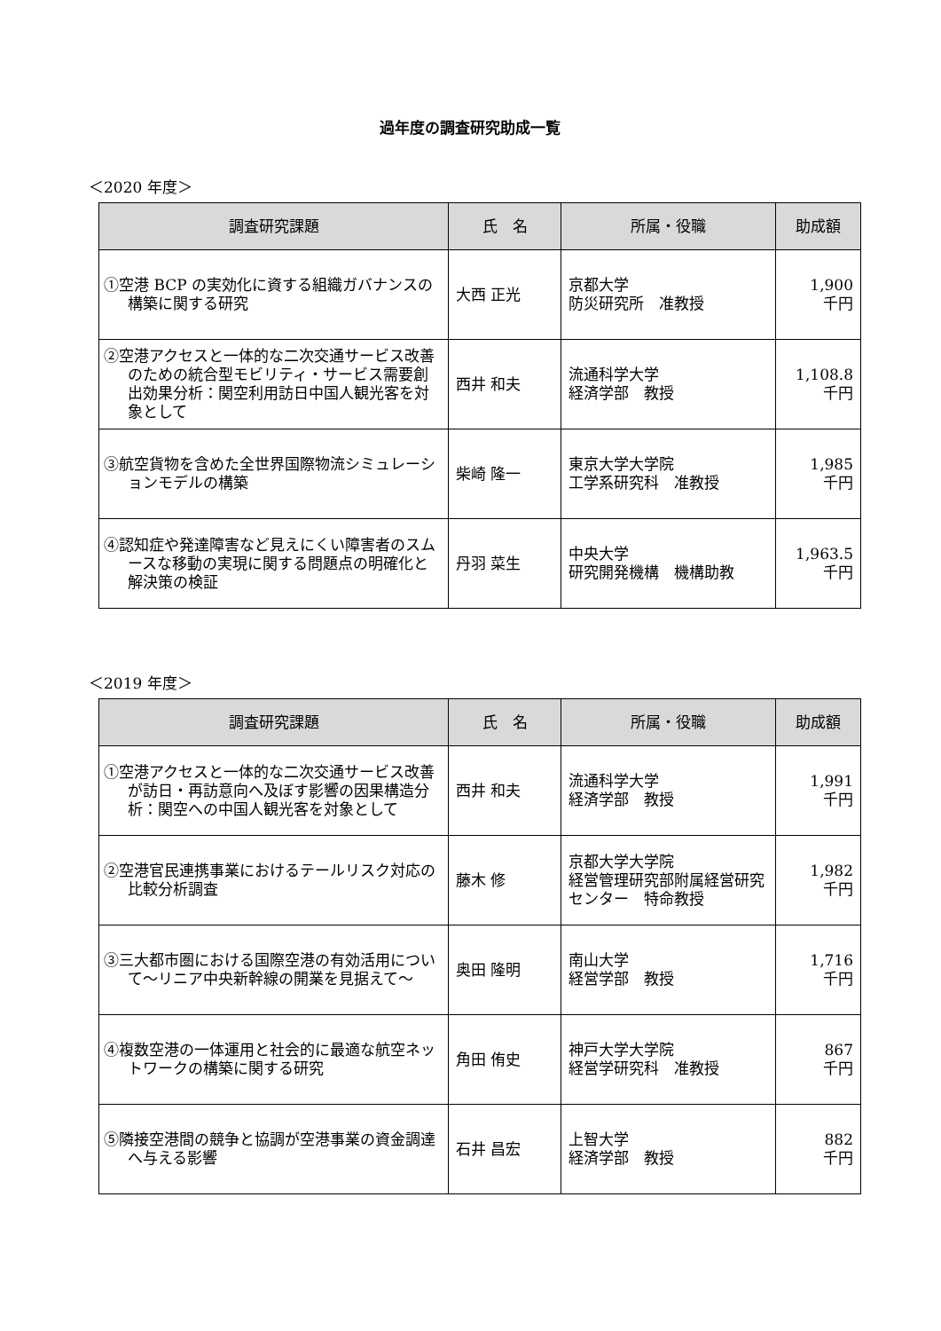過年度の調査研究助成一覧
＜2020 年度＞
| 調査研究課題 | 氏 名 | 所属・役職 | 助成額 |
| --- | --- | --- | --- |
| ①空港 BCP の実効化に資する組織ガバナンスの構築に関する研究 | 大西 正光 | 京都大学 防災研究所 准教授 | 1,900 千円 |
| ②空港アクセスと一体的な二次交通サービス改善のための統合型モビリティ・サービス需要創出効果分析：関空利用訪日中国人観光客を対象として | 西井 和夫 | 流通科学大学 経済学部 教授 | 1,108.8 千円 |
| ③航空貨物を含めた全世界国際物流シミュレーションモデルの構築 | 柴崎 隆一 | 東京大学大学院 工学系研究科 准教授 | 1,985 千円 |
| ④認知症や発達障害など見えにくい障害者のスムースな移動の実現に関する問題点の明確化と解決策の検証 | 丹羽 菜生 | 中央大学 研究開発機構 機構助教 | 1,963.5 千円 |
＜2019 年度＞
| 調査研究課題 | 氏 名 | 所属・役職 | 助成額 |
| --- | --- | --- | --- |
| ①空港アクセスと一体的な二次交通サービス改善が訪日・再訪意向へ及ぼす影響の因果構造分析：関空への中国人観光客を対象として | 西井 和夫 | 流通科学大学 経済学部 教授 | 1,991 千円 |
| ②空港官民連携事業におけるテールリスク対応の比較分析調査 | 藤木 修 | 京都大学大学院 経営管理研究部附属経営研究センター 特命教授 | 1,982 千円 |
| ③三大都市圏における国際空港の有効活用について～リニア中央新幹線の開業を見据えて～ | 奥田 隆明 | 南山大学 経営学部 教授 | 1,716 千円 |
| ④複数空港の一体運用と社会的に最適な航空ネットワークの構築に関する研究 | 角田 侑史 | 神戸大学大学院 経営学研究科 准教授 | 867 千円 |
| ⑤隣接空港間の競争と協調が空港事業の資金調達へ与える影響 | 石井 昌宏 | 上智大学 経済学部 教授 | 882 千円 |